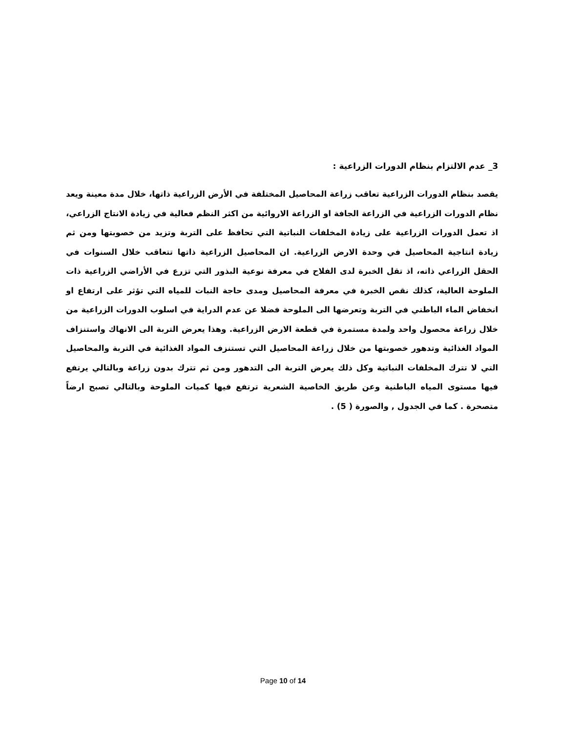3_ عدم الالتزام بنظام الدورات الزراعية :
يقصد بنظام الدورات الزراعية تعاقب زراعة المحاصيل المختلفة في الأرض الزراعية ذاتها، خلال مدة معينة ويعد نظام الدورات الزراعية في الزراعة الجافة او الزراعة الاروائية من اكثر النظم فعالية في زيادة الانتاج الزراعي، اذ تعمل الدورات الزراعية على زيادة المخلفات النباتية التي تحافظ على التربة وتزيد من خصوبتها ومن ثم زيادة انتاجية المحاصيل في وحدة الارض الزراعية. ان المحاصيل الزراعية ذاتها تتعاقب خلال السنوات في الحقل الزراعي ذاته، اذ تقل الخبرة لدى الفلاح في معرفة نوعية البذور التي تزرع في الأراضي الزراعية ذات الملوحة العالية، كذلك نقص الخبرة في معرفة المحاصيل ومدى حاجة النبات للمياه التي تؤثر على ارتفاع او انخفاض الماء الباطني في التربة وتعرضها الى الملوحة فضلا عن عدم الدراية في اسلوب الدورات الزراعية من خلال زراعة محصول واحد ولمدة مستمرة في قطعة الارض الزراعية. وهذا يعرض التربة الى الانهاك واستنزاف المواد الغذائية وتدهور خصوبتها من خلال زراعة المحاصيل التي تستنزف المواد الغذائية في التربة والمحاصيل التي لا تترك المخلفات النباتية وكل ذلك يعرض التربة الى التدهور ومن ثم تترك بدون زراعة وبالتالي يرتفع فيها مستوى المياه الباطنية وعن طريق الخاصية الشعرية ترتفع فيها كميات الملوحة وبالتالي تصبح ارضاً متصحرة . كما في الجدول , والصورة ( 5) .
Page 10 of 14